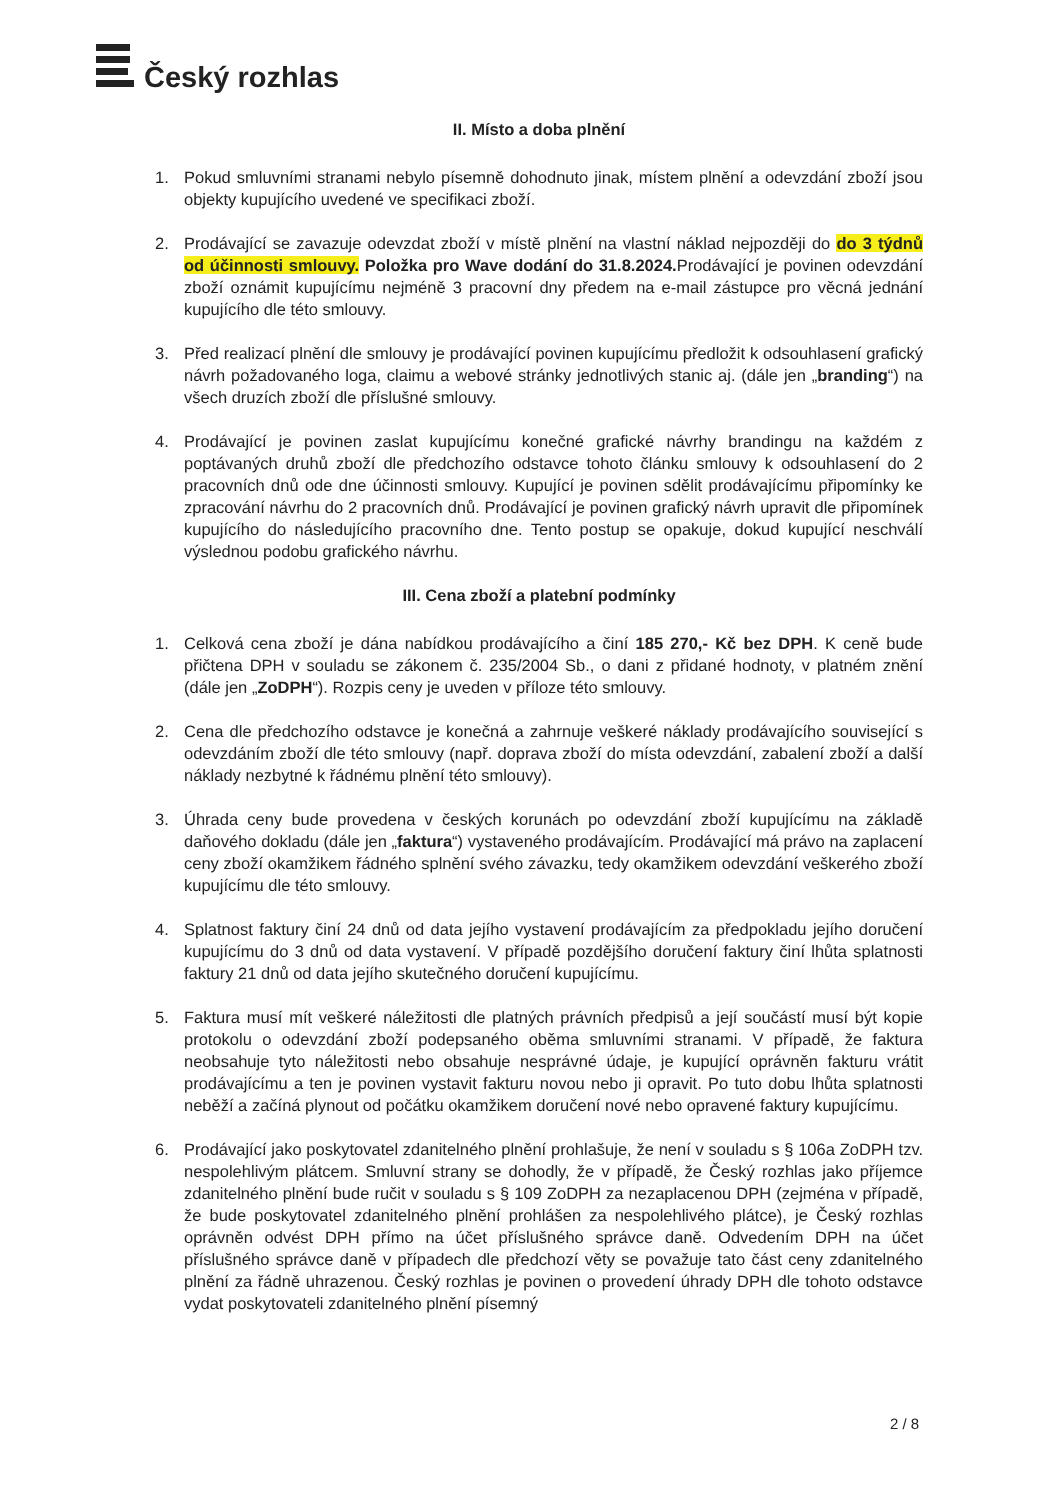Český rozhlas
II. Místo a doba plnění
1. Pokud smluvními stranami nebylo písemně dohodnuto jinak, místem plnění a odevzdání zboží jsou objekty kupujícího uvedené ve specifikaci zboží.
2. Prodávající se zavazuje odevzdat zboží v místě plnění na vlastní náklad nejpozději do do 3 týdnů od účinnosti smlouvy. Položka pro Wave dodání do 31.8.2024. Prodávající je povinen odevzdání zboží oznámit kupujícímu nejméně 3 pracovní dny předem na e-mail zástupce pro věcná jednání kupujícího dle této smlouvy.
3. Před realizací plnění dle smlouvy je prodávající povinen kupujícímu předložit k odsouhlasení grafický návrh požadovaného loga, claimu a webové stránky jednotlivých stanic aj. (dále jen „branding“) na všech druzích zboží dle příslušné smlouvy.
4. Prodávající je povinen zaslat kupujícímu konečné grafické návrhy brandingu na každém z poptávaných druhů zboží dle předchozího odstavce tohoto článku smlouvy k odsouhlasení do 2 pracovních dnů ode dne účinnosti smlouvy. Kupující je povinen sdělit prodávajícímu připomínky ke zpracování návrhu do 2 pracovních dnů. Prodávající je povinen grafický návrh upravit dle připomínek kupujícího do následujícího pracovního dne. Tento postup se opakuje, dokud kupující neschválí výslednou podobu grafického návrhu.
III. Cena zboží a platební podmínky
1. Celková cena zboží je dána nabídkou prodávajícího a činí 185 270,- Kč bez DPH. K ceně bude přičtena DPH v souladu se zákonem č. 235/2004 Sb., o dani z přidané hodnoty, v platném znění (dále jen „ZoDPH“). Rozpis ceny je uveden v příloze této smlouvy.
2. Cena dle předchozího odstavce je konečná a zahrnuje veškeré náklady prodávajícího související s odevzdáním zboží dle této smlouvy (např. doprava zboží do místa odevzdání, zabalení zboží a další náklady nezbytné k řádnému plnění této smlouvy).
3. Úhrada ceny bude provedena v českých korunách po odevzdání zboží kupujícímu na základě daňového dokladu (dále jen „faktura“) vystaveného prodávajícím. Prodávající má právo na zaplacení ceny zboží okamžikem řádného splnění svého závazku, tedy okamžikem odevzdání veškerého zboží kupujícímu dle této smlouvy.
4. Splatnost faktury činí 24 dnů od data jejího vystavení prodávajícím za předpokladu jejího doručení kupujícímu do 3 dnů od data vystavení. V případě pozdějšího doručení faktury činí lhůta splatnosti faktury 21 dnů od data jejího skutečného doručení kupujícímu.
5. Faktura musí mít veškeré náležitosti dle platných právních předpisů a její součástí musí být kopie protokolu o odevzdání zboží podepsaného oběma smluvními stranami. V případě, že faktura neobsahuje tyto náležitosti nebo obsahuje nesprávné údaje, je kupující oprávněn fakturu vrátit prodávajícímu a ten je povinen vystavit fakturu novou nebo ji opravit. Po tuto dobu lhůta splatnosti neběží a začíná plynout od počátku okamžikem doručení nové nebo opravené faktury kupujícímu.
6. Prodávající jako poskytovatel zdanitelného plnění prohlašuje, že není v souladu s § 106a ZoDPH tzv. nespolehlivým plátcem. Smluvní strany se dohodly, že v případě, že Český rozhlas jako příjemce zdanitelného plnění bude ručit v souladu s § 109 ZoDPH za nezaplacenou DPH (zejména v případě, že bude poskytovatel zdanitelného plnění prohlášen za nespolehlivého plátce), je Český rozhlas oprávněn odvést DPH přímo na účet příslušného správce daně. Odvedením DPH na účet příslušného správce daně v případech dle předchozí věty se považuje tato část ceny zdanitelného plnění za řádně uhrazenou. Český rozhlas je povinen o provedení úhrady DPH dle tohoto odstavce vydat poskytovateli zdanitelného plnění písemný
2 / 8